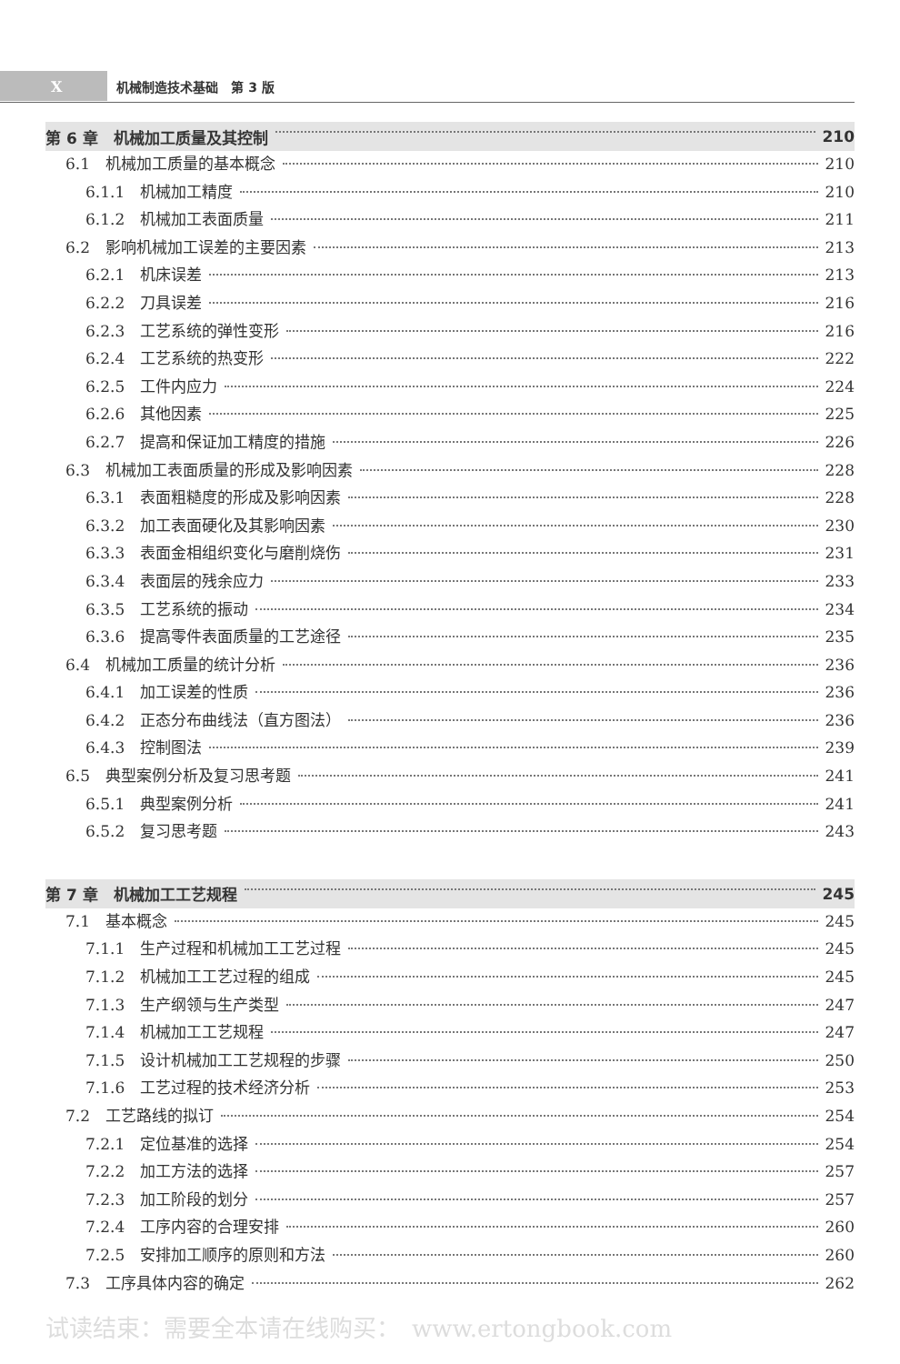X机械制造技术基础　第 3 版
第 6 章　机械加工质量及其控制 210
6.1　机械加工质量的基本概念 210
6.1.1　机械加工精度 210
6.1.2　机械加工表面质量 211
6.2　影响机械加工误差的主要因素 213
6.2.1　机床误差 213
6.2.2　刀具误差 216
6.2.3　工艺系统的弹性变形 216
6.2.4　工艺系统的热变形 222
6.2.5　工件内应力 224
6.2.6　其他因素 225
6.2.7　提高和保证加工精度的措施 226
6.3　机械加工表面质量的形成及影响因素 228
6.3.1　表面粗糙度的形成及影响因素 228
6.3.2　加工表面硬化及其影响因素 230
6.3.3　表面金相组织变化与磨削烧伤 231
6.3.4　表面层的残余应力 233
6.3.5　工艺系统的振动 234
6.3.6　提高零件表面质量的工艺途径 235
6.4　机械加工质量的统计分析 236
6.4.1　加工误差的性质 236
6.4.2　正态分布曲线法（直方图法） 236
6.4.3　控制图法 239
6.5　典型案例分析及复习思考题 241
6.5.1　典型案例分析 241
6.5.2　复习思考题 243
第 7 章　机械加工工艺规程 245
7.1　基本概念 245
7.1.1　生产过程和机械加工工艺过程 245
7.1.2　机械加工工艺过程的组成 245
7.1.3　生产纲领与生产类型 247
7.1.4　机械加工工艺规程 247
7.1.5　设计机械加工工艺规程的步骤 250
7.1.6　工艺过程的技术经济分析 253
7.2　工艺路线的拟订 254
7.2.1　定位基准的选择 254
7.2.2　加工方法的选择 257
7.2.3　加工阶段的划分 257
7.2.4　工序内容的合理安排 260
7.2.5　安排加工顺序的原则和方法 260
7.3　工序具体内容的确定 262
试读结束：需要全本请在线购买：　www.ertongbook.com